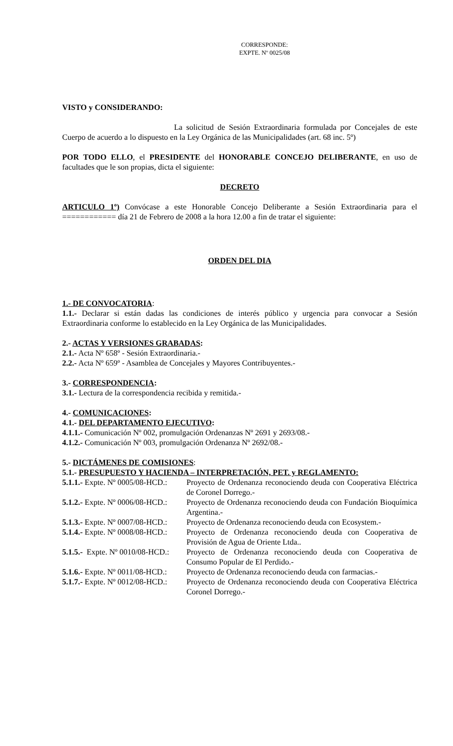CORRESPONDE:
EXPTE. Nº 0025/08
VISTO y CONSIDERANDO:
La solicitud de Sesión Extraordinaria formulada por Concejales de este Cuerpo de acuerdo a lo dispuesto en la Ley Orgánica de las Municipalidades (art. 68 inc. 5º)
POR TODO ELLO, el PRESIDENTE del HONORABLE CONCEJO DELIBERANTE, en uso de facultades que le son propias, dicta el siguiente:
DECRETO
ARTICULO 1º) Convócase a este Honorable Concejo Deliberante a Sesión Extraordinaria para el ============ día 21 de Febrero de 2008 a la hora 12.00 a fin de tratar el siguiente:
ORDEN DEL DIA
1.- DE CONVOCATORIA:
1.1.- Declarar si están dadas las condiciones de interés público y urgencia para convocar a Sesión Extraordinaria conforme lo establecido en la Ley Orgánica de las Municipalidades.
2.- ACTAS Y VERSIONES GRABADAS:
2.1.- Acta Nº 658º - Sesión Extraordinaria.-
2.2.- Acta Nº 659º - Asamblea de Concejales y Mayores Contribuyentes.-
3.- CORRESPONDENCIA:
3.1.- Lectura de la correspondencia recibida y remitida.-
4.- COMUNICACIONES:
4.1.- DEL DEPARTAMENTO EJECUTIVO:
4.1.1.- Comunicación Nº 002, promulgación Ordenanzas Nº 2691 y 2693/08.-
4.1.2.- Comunicación Nº 003, promulgación Ordenanza Nº 2692/08.-
5.- DICTÁMENES DE COMISIONES:
5.1.- PRESUPUESTO Y HACIENDA – INTERPRETACIÓN, PET. y REGLAMENTO:
| 5.1.1.- Expte. Nº 0005/08-HCD.: | Proyecto de Ordenanza reconociendo deuda con Cooperativa Eléctrica de Coronel Dorrego.- |
| 5.1.2.- Expte. Nº 0006/08-HCD.: | Proyecto de Ordenanza reconociendo deuda con Fundación Bioquímica Argentina.- |
| 5.1.3.- Expte. Nº 0007/08-HCD.: | Proyecto de Ordenanza reconociendo deuda con Ecosystem.- |
| 5.1.4.- Expte. Nº 0008/08-HCD.: | Proyecto de Ordenanza reconociendo deuda con Cooperativa de Provisión de Agua de Oriente Ltda.. |
| 5.1.5.- Expte. Nº 0010/08-HCD.: | Proyecto de Ordenanza reconociendo deuda con Cooperativa de Consumo Popular de El Perdido.- |
| 5.1.6.- Expte. Nº 0011/08-HCD.: | Proyecto de Ordenanza reconociendo deuda con farmacias.- |
| 5.1.7.- Expte. Nº 0012/08-HCD.: | Proyecto de Ordenanza reconociendo deuda con Cooperativa Eléctrica Coronel Dorrego.- |